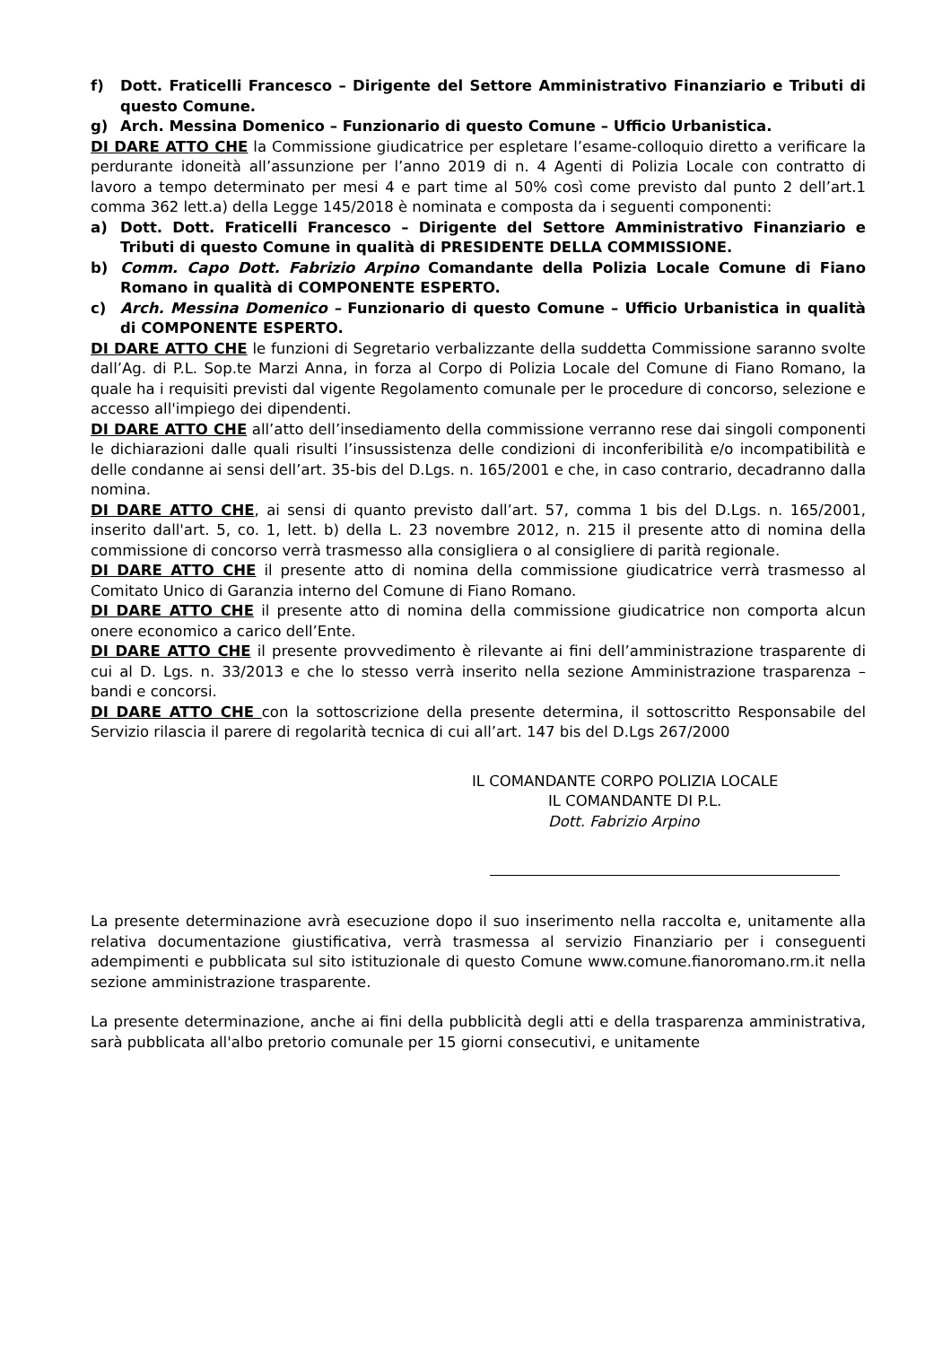f) Dott. Fraticelli Francesco – Dirigente del Settore Amministrativo Finanziario e Tributi di questo Comune.
g) Arch. Messina Domenico – Funzionario di questo Comune – Ufficio Urbanistica.
DI DARE ATTO CHE la Commissione giudicatrice per espletare l’esame-colloquio diretto a verificare la perdurante idoneità all’assunzione per l’anno 2019 di n. 4 Agenti di Polizia Locale con contratto di lavoro a tempo determinato per mesi 4 e part time al 50% così come previsto dal punto 2 dell’art.1 comma 362 lett.a) della Legge 145/2018 è nominata e composta da i seguenti componenti:
a) Dott. Dott. Fraticelli Francesco – Dirigente del Settore Amministrativo Finanziario e Tributi di questo Comune in qualità di PRESIDENTE DELLA COMMISSIONE.
b) Comm. Capo Dott. Fabrizio Arpino Comandante della Polizia Locale Comune di Fiano Romano in qualità di COMPONENTE ESPERTO.
c) Arch. Messina Domenico – Funzionario di questo Comune – Ufficio Urbanistica in qualità di COMPONENTE ESPERTO.
DI DARE ATTO CHE le funzioni di Segretario verbalizzante della suddetta Commissione saranno svolte dall’Ag. di P.L. Sop.te Marzi Anna, in forza al Corpo di Polizia Locale del Comune di Fiano Romano, la quale ha i requisiti previsti dal vigente Regolamento comunale per le procedure di concorso, selezione e accesso all'impiego dei dipendenti.
DI DARE ATTO CHE all’atto dell’insediamento della commissione verranno rese dai singoli componenti le dichiarazioni dalle quali risulti l’insussistenza delle condizioni di inconferibilità e/o incompatibilità e delle condanne ai sensi dell’art. 35-bis del D.Lgs. n. 165/2001 e che, in caso contrario, decadranno dalla nomina.
DI DARE ATTO CHE, ai sensi di quanto previsto dall’art. 57, comma 1 bis del D.Lgs. n. 165/2001, inserito dall'art. 5, co. 1, lett. b) della L. 23 novembre 2012, n. 215 il presente atto di nomina della commissione di concorso verrà trasmesso alla consigliera o al consigliere di parità regionale.
DI DARE ATTO CHE il presente atto di nomina della commissione giudicatrice verrà trasmesso al Comitato Unico di Garanzia interno del Comune di Fiano Romano.
DI DARE ATTO CHE il presente atto di nomina della commissione giudicatrice non comporta alcun onere economico a carico dell’Ente.
DI DARE ATTO CHE il presente provvedimento è rilevante ai fini dell’amministrazione trasparente di cui al D. Lgs. n. 33/2013 e che lo stesso verrà inserito nella sezione Amministrazione trasparenza – bandi e concorsi.
DI DARE ATTO CHE con la sottoscrizione della presente determina, il sottoscritto Responsabile del Servizio rilascia il parere di regolarità tecnica di cui all’art. 147 bis del D.Lgs 267/2000
IL COMANDANTE CORPO POLIZIA LOCALE
IL COMANDANTE DI P.L.
Dott. Fabrizio Arpino
La presente determinazione avrà esecuzione dopo il suo inserimento nella raccolta e, unitamente alla relativa documentazione giustificativa, verrà trasmessa al servizio Finanziario per i conseguenti adempimenti e pubblicata sul sito istituzionale di questo Comune www.comune.fianoromano.rm.it nella sezione amministrazione trasparente.
La presente determinazione, anche ai fini della pubblicità degli atti e della trasparenza amministrativa, sarà pubblicata all'albo pretorio comunale per 15 giorni consecutivi, e unitamente